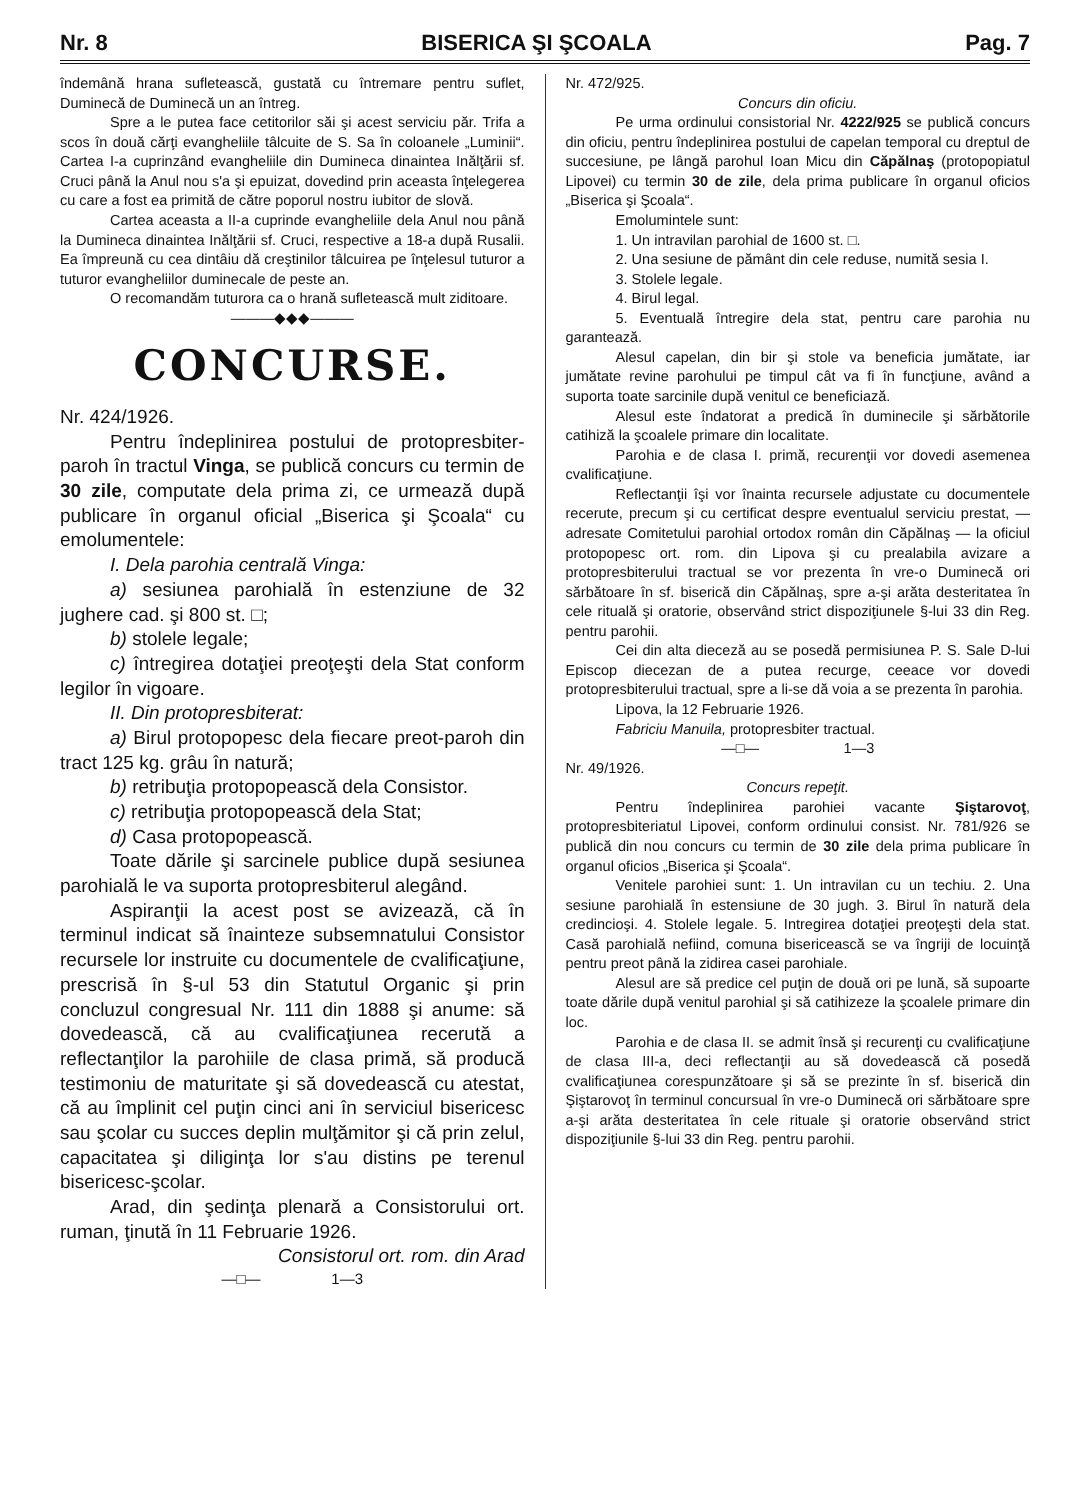Nr. 8 BISERICA ŞI ŞCOALA Pag. 7
îndemână hrana sufletească, gustată cu întremare pentru suflet, Duminecă de Duminecă un an întreg.
Spre a le putea face cetitorilor săi şi acest serviciu păr. Trifa a scos în două cărţi evangheliile tâlcuite de S. Sa în coloanele „Luminii“. Cartea I-a cuprinzând evangheliile din Dumineca dinaintea Inălţării sf. Cruci până la Anul nou s'a şi epuizat, dovedind prin aceasta înţelegerea cu care a fost ea primită de către poporul nostru iubitor de slovă.
Cartea aceasta a II-a cuprinde evangheliile dela Anul nou până la Dumineca dinaintea Inălţării sf. Cruci, respective a 18-a după Rusalii. Ea împreună cu cea dintâiu dă creştinilor tâlcuirea pe înţelesul tuturor a tuturor evangheliilor duminecale de peste an.
O recomandăm tuturora ca o hrană sufletească mult ziditoare.
———◆◆◆———
CONCURSE.
Nr. 424/1926.
Pentru îndeplinirea postului de protopresbiter-paroh în tractul Vinga, se publică concurs cu termin de 30 zile, computate dela prima zi, ce urmează după publicare în organul oficial „Biserica şi Şcoala“ cu emolumentele:
I. Dela parohia centrală Vinga:
a) sesiunea parohială în estenziune de 32 jughere cad. şi 800 st. □;
b) stolele legale;
c) întregirea dotaţiei preoţeşti dela Stat conform legilor în vigoare.
II. Din protopresbiterat:
a) Birul protopopesc dela fiecare preot-paroh din tract 125 kg. grâu în natură;
b) retribuţia protopopească dela Consistor.
c) retribuţia protopopească dela Stat;
d) Casa protopopească.
Toate dările şi sarcinele publice după sesiunea parohială le va suporta protopresbiterul alegând.
Aspiranţii la acest post se avizează, că în terminul indicat să înainteze subsemnatului Consistor recursele lor instruite cu documentele de cvalificaţiune, prescrisă în §-ul 53 din Statutul Organic şi prin concluzul congresual Nr. 111 din 1888 şi anume: să dovedească, că au cvalificaţiunea recerută a reflectanţilor la parohiile de clasa primă, să producă testimoniu de maturitate şi să dovedească cu atestat, că au împlinit cel puţin cinci ani în serviciul bisericesc sau şcolar cu succes deplin mulţămitor şi că prin zelul, capacitatea şi diliginţa lor s'au distins pe terenul bisericesc-şcolar.
Arad, din şedinţa plenară a Consistorului ort. ruman, ţinută în 11 Februarie 1926.
Consistorul ort. rom. din Arad
—□— 1—3
Nr. 472/925.
Concurs din oficiu.
Pe urma ordinului consistorial Nr. 4222/925 se publică concurs din oficiu, pentru îndeplinirea postului de capelan temporal cu dreptul de succesiune, pe lângă parohul Ioan Micu din Căpălnaş (protopopiatul Lipovei) cu termin 30 de zile, dela prima publicare în organul oficios „Biserica şi Şcoala“.
Emolumintele sunt:
1. Un intravilan parohial de 1600 st. □.
2. Una sesiune de pământ din cele reduse, numită sesia I.
3. Stolele legale.
4. Birul legal.
5. Eventuală întregire dela stat, pentru care parohia nu garantează.
Alesul capelan, din bir şi stole va beneficia jumătate, iar jumătate revine parohului pe timpul cât va fi în funcţiune, având a suporta toate sarcinile după venitul ce beneficiază.
Alesul este îndatorat a predică în duminecile şi sărbătorile catihiză la şcoalele primare din localitate.
Parohia e de clasa I. primă, recurenţii vor dovedi asemenea cvalificaţiune.
Reflectanţii îşi vor înainta recursele adjustate cu documentele recerute, precum şi cu certificat despre eventualul serviciu prestat, — adresate Comitetului parohial ortodox român din Căpălnaş — la oficiul protopopesc ort. rom. din Lipova şi cu prealabila avizare a protopresbiterului tractual se vor prezenta în vre-o Duminecă ori sărbătoare în sf. biserică din Căpălnaş, spre a-şi arăta desteritatea în cele rituală şi oratorie, observând strict dispoziţiunele §-lui 33 din Reg. pentru parohii.
Cei din alta dieceză au se posedă permisiunea P. S. Sale D-lui Episcop diecezan de a putea recurge, ceeace vor dovedi protopresbiterului tractual, spre a li-se dă voia a se prezenta în parohia.
Lipova, la 12 Februarie 1926.
Fabriciu Manuila, protopresbiter tractual.
—□— 1—3
Nr. 49/1926.
Concurs repeţit.
Pentru îndeplinirea parohiei vacante Şiştarovoţ, protopresbiteriatul Lipovei, conform ordinului consist. Nr. 781/926 se publică din nou concurs cu termin de 30 zile dela prima publicare în organul oficios „Biserica şi Şcoala“.
Venitele parohiei sunt: 1. Un intravilan cu un techiu. 2. Una sesiune parohială în estensiune de 30 jugh. 3. Birul în natură dela credincioşi. 4. Stolele legale. 5. Intregirea dotaţiei preoţeşti dela stat. Casă parohială nefiind, comuna bisericească se va îngriji de locuinţă pentru preot până la zidirea casei parohiale.
Alesul are să predice cel puţin de două ori pe lună, să supoarte toate dările după venitul parohial şi să catihizeze la şcoalele primare din loc.
Parohia e de clasa II. se admit însă şi recurenţi cu cvalificaţiune de clasa III-a, deci reflectanţii au să dovedească că posedă cvalificaţiunea corespunzătoare şi să se prezinte în sf. biserică din Şiştarovoţ în terminul concursual în vre-o Duminecă ori sărbătoare spre a-şi arăta desteritatea în cele rituale şi oratorie observând strict dispoziţiunile §-lui 33 din Reg. pentru parohii.